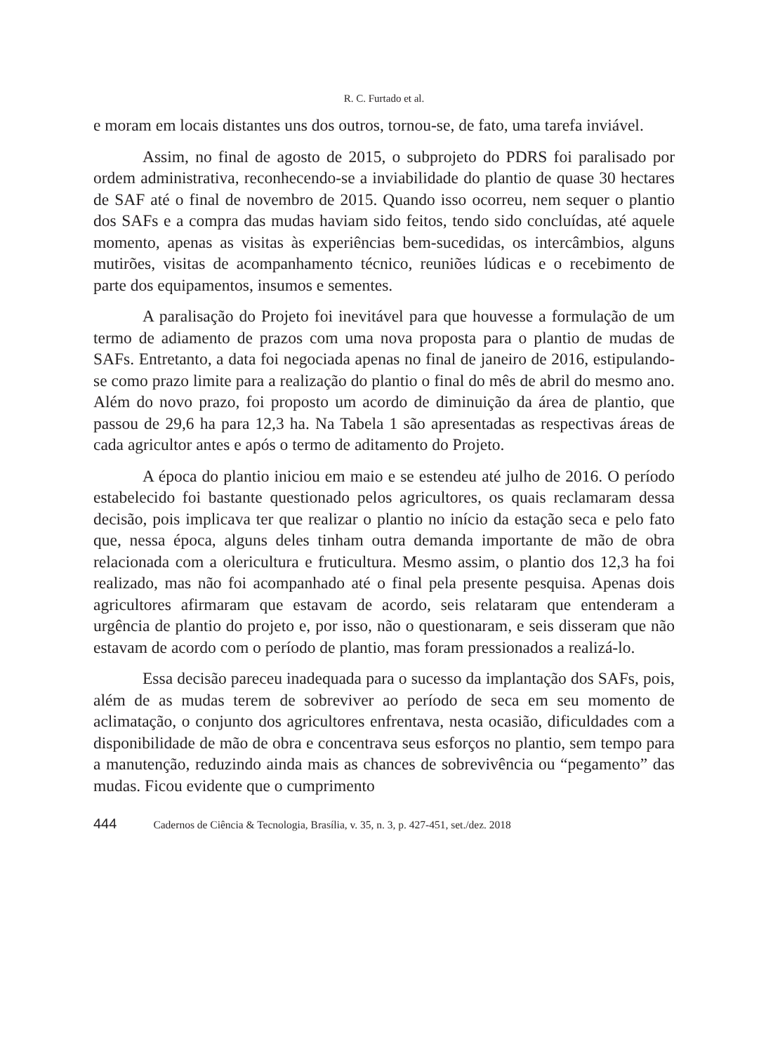R. C. Furtado et al.
e moram em locais distantes uns dos outros, tornou-se, de fato, uma tarefa inviável.
Assim, no final de agosto de 2015, o subprojeto do PDRS foi paralisado por ordem administrativa, reconhecendo-se a inviabilidade do plantio de quase 30 hectares de SAF até o final de novembro de 2015. Quando isso ocorreu, nem sequer o plantio dos SAFs e a compra das mudas haviam sido feitos, tendo sido concluídas, até aquele momento, apenas as visitas às experiências bem-sucedidas, os intercâmbios, alguns mutirões, visitas de acompanhamento técnico, reuniões lúdicas e o recebimento de parte dos equipamentos, insumos e sementes.
A paralisação do Projeto foi inevitável para que houvesse a formulação de um termo de adiamento de prazos com uma nova proposta para o plantio de mudas de SAFs. Entretanto, a data foi negociada apenas no final de janeiro de 2016, estipulando-se como prazo limite para a realização do plantio o final do mês de abril do mesmo ano. Além do novo prazo, foi proposto um acordo de diminuição da área de plantio, que passou de 29,6 ha para 12,3 ha. Na Tabela 1 são apresentadas as respectivas áreas de cada agricultor antes e após o termo de aditamento do Projeto.
A época do plantio iniciou em maio e se estendeu até julho de 2016. O período estabelecido foi bastante questionado pelos agricultores, os quais reclamaram dessa decisão, pois implicava ter que realizar o plantio no início da estação seca e pelo fato que, nessa época, alguns deles tinham outra demanda importante de mão de obra relacionada com a olericultura e fruticultura. Mesmo assim, o plantio dos 12,3 ha foi realizado, mas não foi acompanhado até o final pela presente pesquisa. Apenas dois agricultores afirmaram que estavam de acordo, seis relataram que entenderam a urgência de plantio do projeto e, por isso, não o questionaram, e seis disseram que não estavam de acordo com o período de plantio, mas foram pressionados a realizá-lo.
Essa decisão pareceu inadequada para o sucesso da implantação dos SAFs, pois, além de as mudas terem de sobreviver ao período de seca em seu momento de aclimatação, o conjunto dos agricultores enfrentava, nesta ocasião, dificuldades com a disponibilidade de mão de obra e concentrava seus esforços no plantio, sem tempo para a manutenção, reduzindo ainda mais as chances de sobrevivência ou “pegamento” das mudas. Ficou evidente que o cumprimento
444 Cadernos de Ciência & Tecnologia, Brasília, v. 35, n. 3, p. 427-451, set./dez. 2018